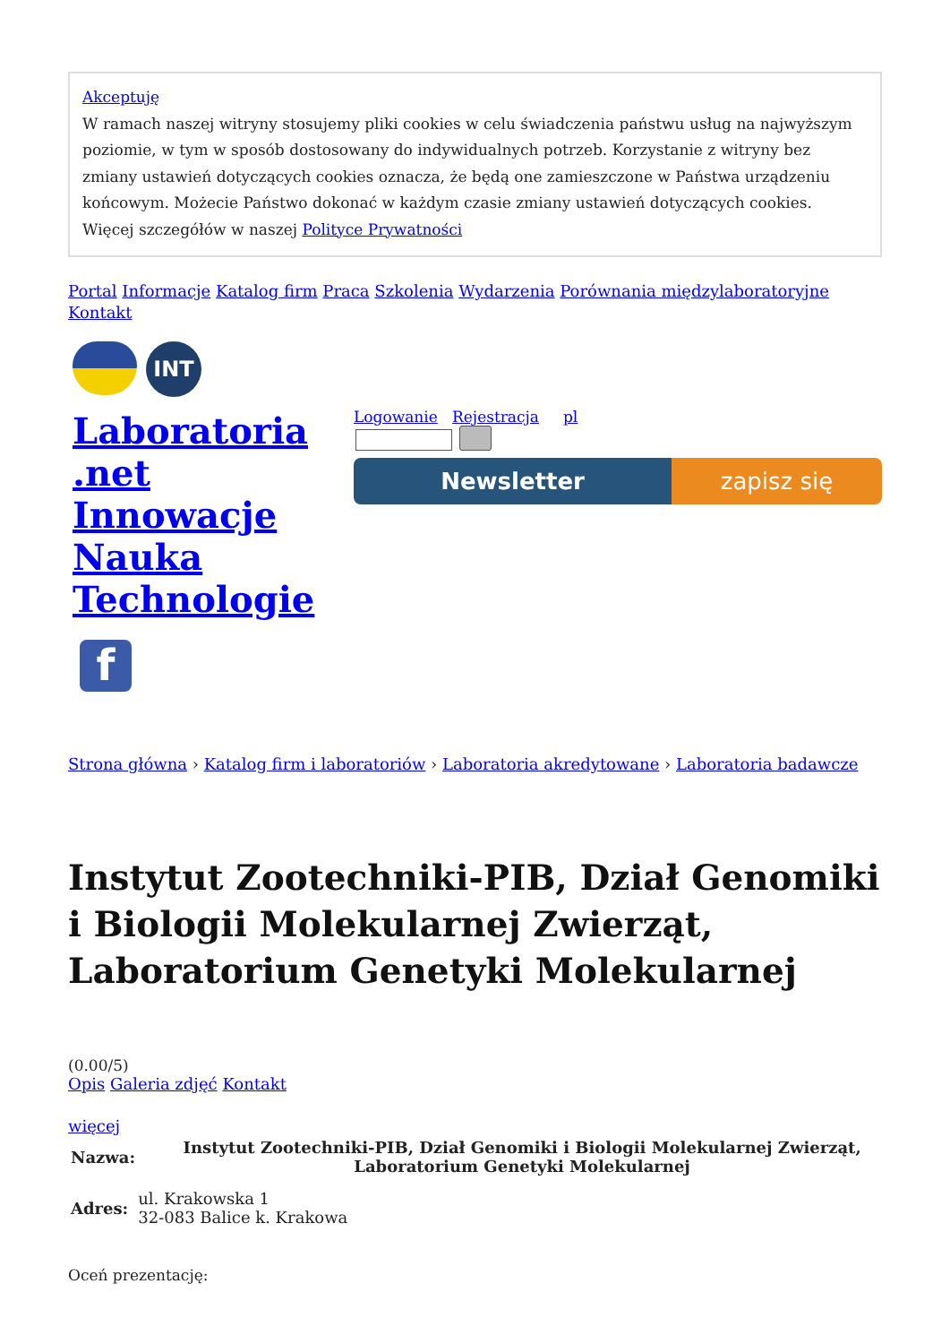Akceptuję
W ramach naszej witryny stosujemy pliki cookies w celu świadczenia państwu usług na najwyższym poziomie, w tym w sposób dostosowany do indywidualnych potrzeb. Korzystanie z witryny bez zmiany ustawień dotyczących cookies oznacza, że będą one zamieszczone w Państwa urządzeniu końcowym. Możecie Państwo dokonać w każdym czasie zmiany ustawień dotyczących cookies. Więcej szczegółów w naszej Polityce Prywatności
Portal Informacje Katalog firm Praca Szkolenia Wydarzenia Porównania międzylaboratoryjne Kontakt
INT
Laboratoria
.net
Innowacje
Nauka
Technologie
f
Logowanie Rejestracja pl
Newsletter zapisz się
Strona główna › Katalog firm i laboratoriów › Laboratoria akredytowane › Laboratoria badawcze
Instytut Zootechniki-PIB, Dział Genomiki i Biologii Molekularnej Zwierząt, Laboratorium Genetyki Molekularnej
(0.00/5)
Opis Galeria zdjęć Kontakt
więcej
| Nazwa: | Instytut Zootechniki-PIB, Dział Genomiki i Biologii Molekularnej Zwierząt, Laboratorium Genetyki Molekularnej |
| --- | --- |
| Adres: | ul. Krakowska 1 32-083 Balice k. Krakowa |
Oceń prezentację: